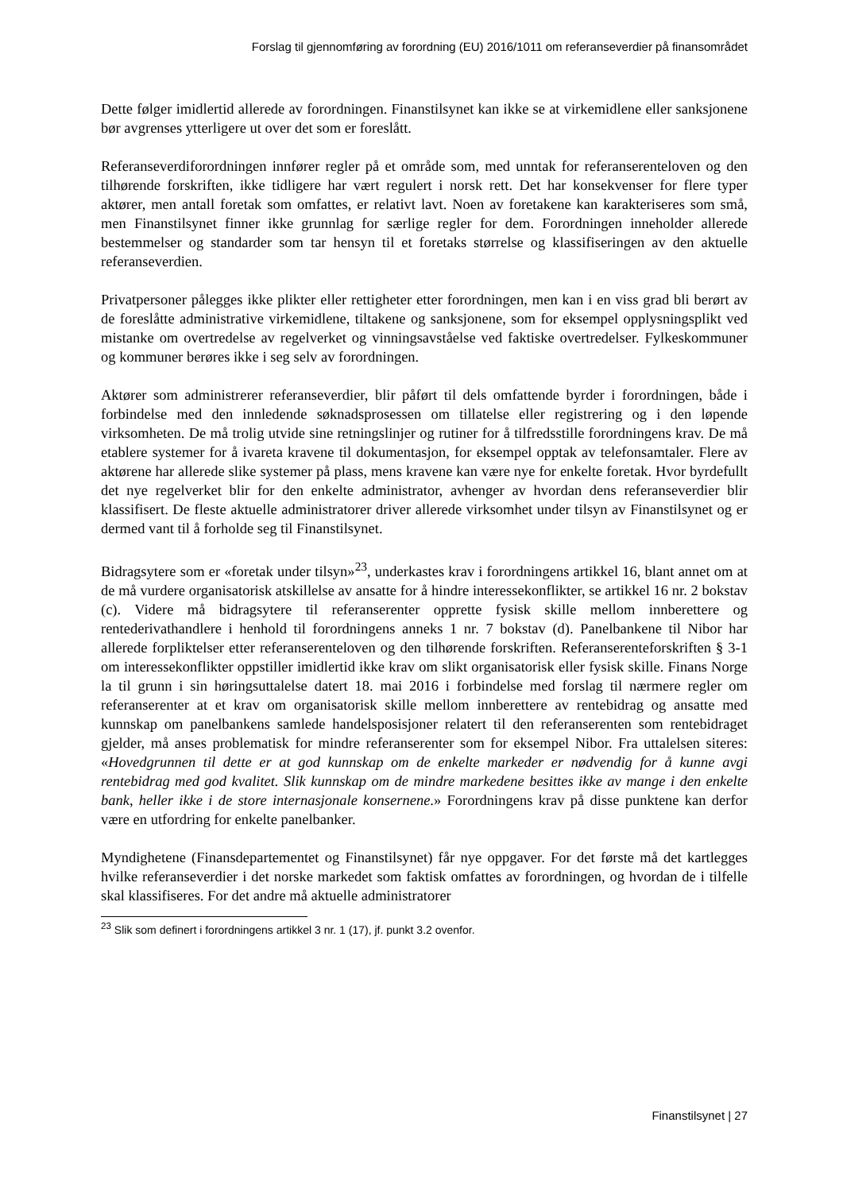Forslag til gjennomføring av forordning (EU) 2016/1011 om referanseverdier på finansområdet
Dette følger imidlertid allerede av forordningen. Finanstilsynet kan ikke se at virkemidlene eller sanksjonene bør avgrenses ytterligere ut over det som er foreslått.
Referanseverdiforordningen innfører regler på et område som, med unntak for referanserente­loven og den tilhørende forskriften, ikke tidligere har vært regulert i norsk rett. Det har konsekvenser for flere typer aktører, men antall foretak som omfattes, er relativt lavt. Noen av foretakene kan karakteriseres som små, men Finanstilsynet finner ikke grunnlag for særlige regler for dem. Forordningen inneholder allerede bestemmelser og standarder som tar hensyn til et foretaks størrelse og klassifiseringen av den aktuelle referanseverdien.
Privatpersoner pålegges ikke plikter eller rettigheter etter forordningen, men kan i en viss grad bli berørt av de foreslåtte administrative virkemidlene, tiltakene og sanksjonene, som for eksempel opplysningsplikt ved mistanke om overtredelse av regelverket og vinningsavståelse ved faktiske overtredelser. Fylkeskommuner og kommuner berøres ikke i seg selv av forord­ningen.
Aktører som administrerer referanseverdier, blir påført til dels omfattende byrder i forordningen, både i forbindelse med den innledende søknadsprosessen om tillatelse eller registrering og i den løpende virksomheten. De må trolig utvide sine retningslinjer og rutiner for å tilfredsstille forordningens krav. De må etablere systemer for å ivareta kravene til dokumentasjon, for eksempel opptak av telefonsamtaler. Flere av aktørene har allerede slike systemer på plass, mens kravene kan være nye for enkelte foretak. Hvor byrdefullt det nye regelverket blir for den enkelte administrator, avhenger av hvordan dens referanseverdier blir klassifisert. De fleste aktuelle administratorer driver allerede virksomhet under tilsyn av Finanstilsynet og er dermed vant til å forholde seg til Finanstilsynet.
Bidragsytere som er «foretak under tilsyn»<sup>23</sup>, underkastes krav i forordningens artikkel 16, blant annet om at de må vurdere organisatorisk atskillelse av ansatte for å hindre interessekonflikter, se artikkel 16 nr. 2 bokstav (c). Videre må bidragsytere til referanserenter opprette fysisk skille mellom innberettere og rentederivathandlere i henhold til forordningens anneks 1 nr. 7 bokstav (d). Panelbankene til Nibor har allerede forpliktelser etter referanse­renteloven og den tilhørende forskriften. Referanserenteforskriften § 3-1 om interesse­konflikter oppstiller imidlertid ikke krav om slikt organisatorisk eller fysisk skille. Finans Norge la til grunn i sin høringsuttalelse datert 18. mai 2016 i forbindelse med forslag til nærmere regler om referanserenter at et krav om organisatorisk skille mellom innberettere av rentebidrag og ansatte med kunnskap om panelbankens samlede handelsposisjoner relatert til den referanserenten som rentebidraget gjelder, må anses problematisk for mindre referanse­renter som for eksempel Nibor. Fra uttalelsen siteres: «Hovedgrunnen til dette er at god kunnskap om de enkelte markeder er nødvendig for å kunne avgi rentebidrag med god kvalitet. Slik kunnskap om de mindre markedene besittes ikke av mange i den enkelte bank, heller ikke i de store internasjonale konsernene.» Forordningens krav på disse punktene kan derfor være en utfordring for enkelte panelbanker.
Myndighetene (Finansdepartementet og Finanstilsynet) får nye oppgaver. For det første må det kartlegges hvilke referanseverdier i det norske markedet som faktisk omfattes av forord­ningen, og hvordan de i tilfelle skal klassifiseres. For det andre må aktuelle administratorer
<sup>23</sup> Slik som definert i forordningens artikkel 3 nr. 1 (17), jf. punkt 3.2 ovenfor.
Finanstilsynet | 27